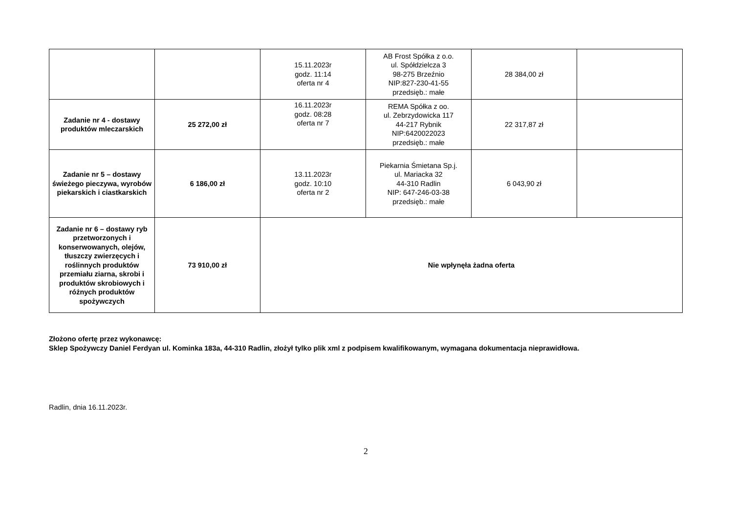| | | 15.11.2023r godz. 11:14 oferta nr 4 | AB Frost Spółka z o.o. ul. Spółdzielcza 3 98-275 Brzeźnio NIP:827-230-41-55 przedsięb.: małe | 28 384,00 zł | |
| Zadanie nr 4 - dostawy produktów mleczarskich | 25 272,00 zł | 16.11.2023r godz. 08:28 oferta nr 7 | REMA Spółka z oo. ul. Zebrzydowicka 117 44-217 Rybnik NIP:6420022023 przedsięb.: małe | 22 317,87 zł | |
| Zadanie nr 5 – dostawy świeżego pieczywa, wyrobów piekarskich i ciastkarskich | 6 186,00 zł | 13.11.2023r godz. 10:10 oferta nr 2 | Piekarnia Śmietana Sp.j. ul. Mariacka 32 44-310 Radlin NIP: 647-246-03-38 przedsięb.: małe | 6 043,90 zł | |
| Zadanie nr 6 – dostawy ryb przetworzonych i konserwowanych, olejów, tłuszczy zwierzęcych i roślinnych produktów przemiału ziarna, skrobi i produktów skrobiowych i różnych produktów spożywczych | 73 910,00 zł | Nie wpłynęła żadna oferta | | | |
Złożono ofertę przez wykonawcę:
Sklep Spożywczy Daniel Ferdyan ul. Kominka 183a, 44-310 Radlin, złożył tylko plik xml z podpisem kwalifikowanym, wymagana dokumentacja nieprawidłowa.
Radlin, dnia 16.11.2023r.
2